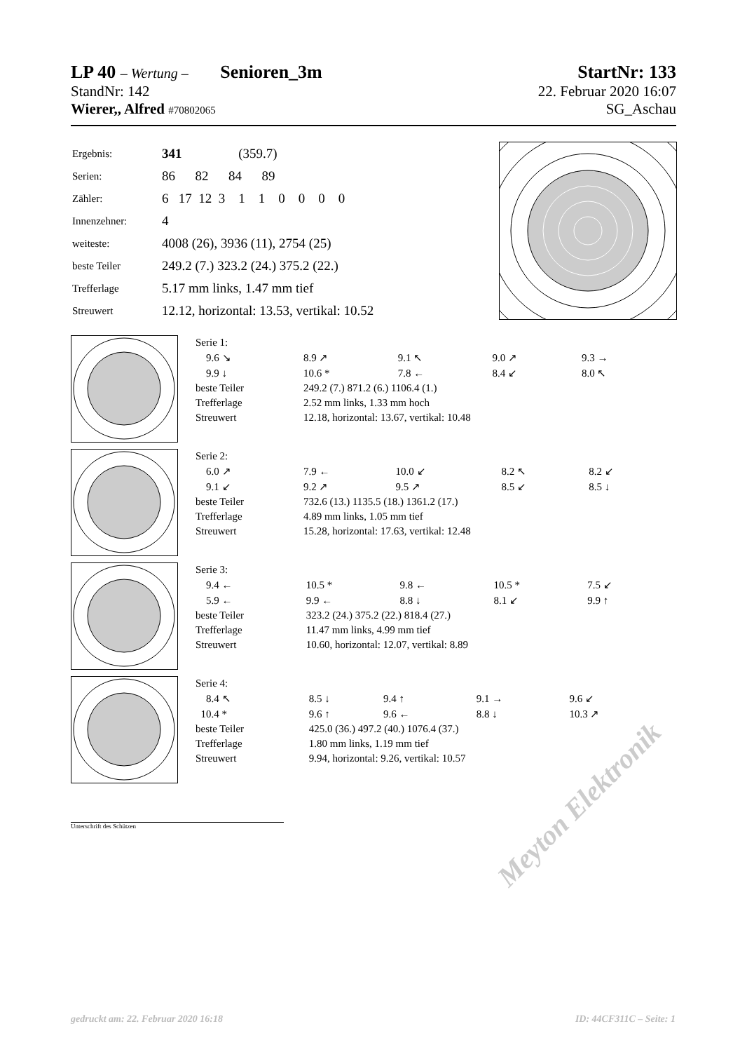LP 40 – Wertung – Senioren_3m StartNr: 133
StandNr: 142 22. Februar 2020 16:07
Wierer,, Alfred #70802065 SG_Aschau
| Ergebnis: | 341 (359.7) |
| Serien: | 86 82 84 89 |
| Zähler: | 6 17 12 3 1 1 0 0 0 0 |
| Innenzehner: | 4 |
| weiteste: | 4008 (26), 3936 (11), 2754 (25) |
| beste Teiler | 249.2 (7.) 323.2 (24.) 375.2 (22.) |
| Trefferlage | 5.17 mm links, 1.47 mm tief |
| Streuwert | 12.12, horizontal: 13.53, vertikal: 10.52 |
| Serie 1: | | | | |
| 9.6 ↘ | 8.9 ↗ | 9.1 ↖ | 9.0 ↗ | 9.3 → |
| 9.9 ↓ | 10.6 * | 7.8 ← | 8.4 ↙ | 8.0 ↖ |
| beste Teiler | 249.2 (7.) 871.2 (6.) 1106.4 (1.) | | | |
| Trefferlage | 2.52 mm links, 1.33 mm hoch | | | |
| Streuwert | 12.18, horizontal: 13.67, vertikal: 10.48 | | | |
| Serie 2: | | | | |
| 6.0 ↗ | 7.9 ← | 10.0 ↙ | 8.2 ↖ | 8.2 ↙ |
| 9.1 ↙ | 9.2 ↗ | 9.5 ↗ | 8.5 ↙ | 8.5 ↓ |
| beste Teiler | 732.6 (13.) 1135.5 (18.) 1361.2 (17.) | | | |
| Trefferlage | 4.89 mm links, 1.05 mm tief | | | |
| Streuwert | 15.28, horizontal: 17.63, vertikal: 12.48 | | | |
| Serie 3: | | | | |
| 9.4 ← | 10.5 * | 9.8 ← | 10.5 * | 7.5 ↙ |
| 5.9 ← | 9.9 ← | 8.8 ↓ | 8.1 ↙ | 9.9 ↑ |
| beste Teiler | 323.2 (24.) 375.2 (22.) 818.4 (27.) | | | |
| Trefferlage | 11.47 mm links, 4.99 mm tief | | | |
| Streuwert | 10.60, horizontal: 12.07, vertikal: 8.89 | | | |
| Serie 4: | | | | |
| 8.4 ↖ | 8.5 ↓ | 9.4 ↑ | 9.1 → | 9.6 ↙ |
| 10.4 * | 9.6 ↑ | 9.6 ← | 8.8 ↓ | 10.3 ↗ |
| beste Teiler | 425.0 (36.) 497.2 (40.) 1076.4 (37.) | | | |
| Trefferlage | 1.80 mm links, 1.19 mm tief | | | |
| Streuwert | 9.94, horizontal: 9.26, vertikal: 10.57 | | | |
Unterschrift des Schützen
Meyton Elektronik
gedruckt am: 22. Februar 2020 16:18
ID: 44CF311C – Seite: 1